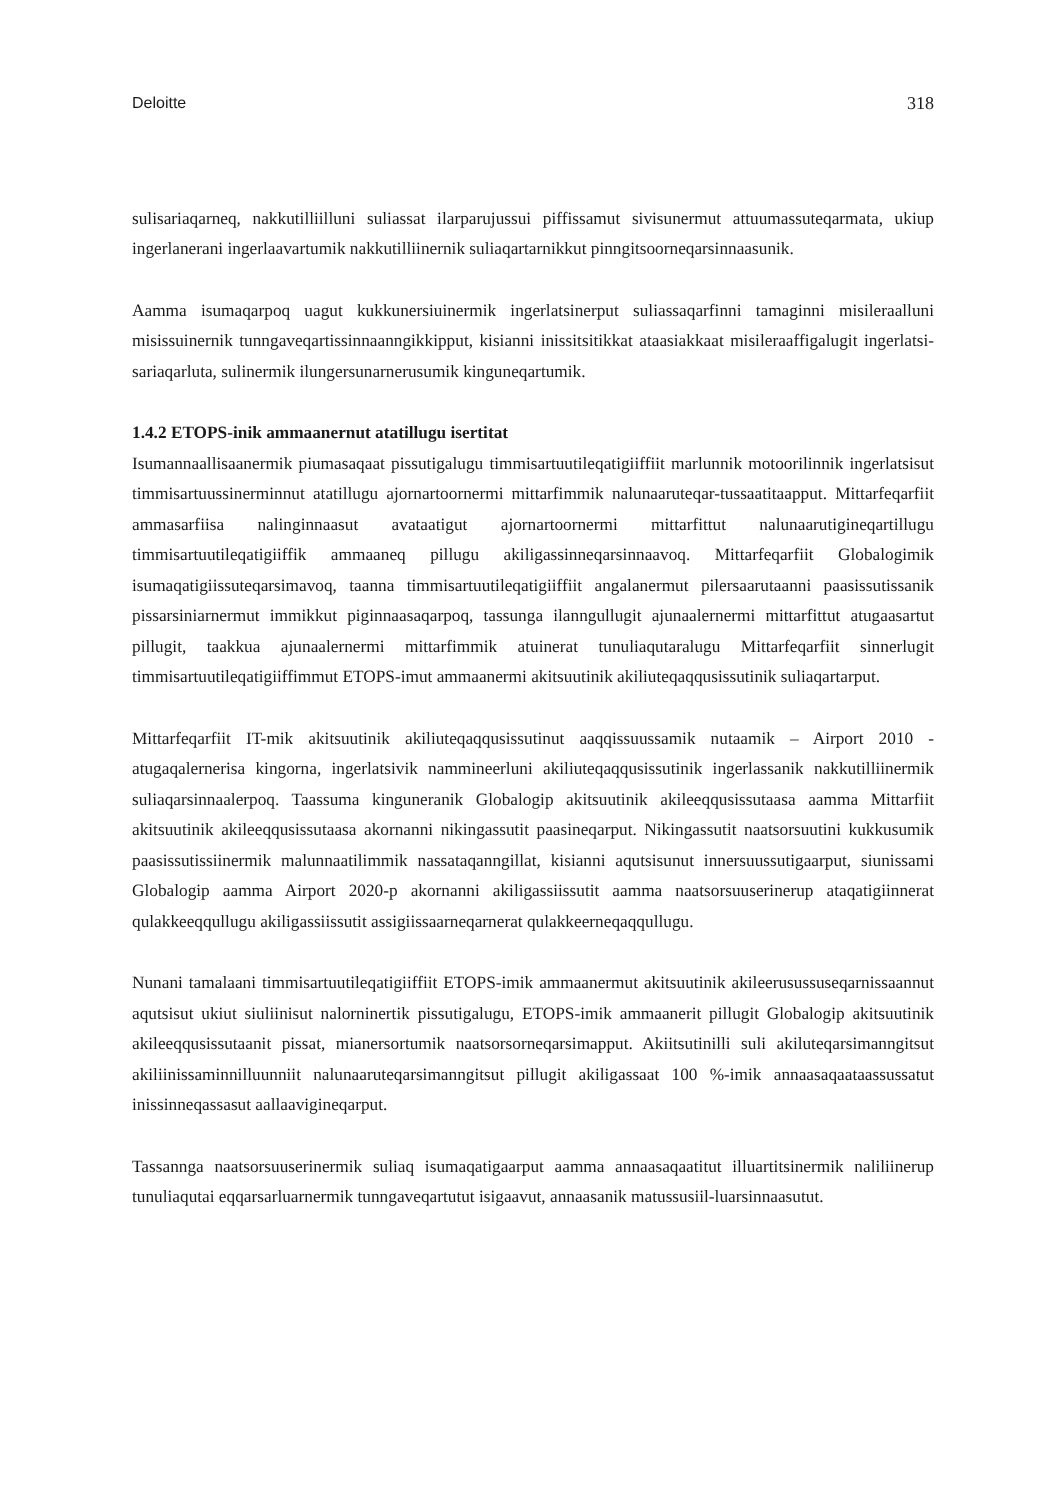Deloitte 318
sulisariaqarneq, nakkutilliilluni suliassat ilarparujussui piffissamut sivisunermut attuumassuteqarmata, ukiup ingerlanerani ingerlaavartumik nakkutilliinernik suliaqartarnikkut pinngitsoorneqarsinnaasunik.
Aamma isumaqarpoq uagut kukkunersiuinermik ingerlatsinerput suliassaqarfinni tamaginni misileraalluni misissuinernik tunngaveqartissinnaanngikkipput, kisianni inissitsitikkat ataasiakkaat misileraaffigalugit ingerlatsi-sariaqarluta, sulinermik ilungersunarnerusumik kinguneqartumik.
1.4.2 ETOPS-inik ammaanernut atatillugu isertitat
Isumannaallisaanermik piumasaqaat pissutigalugu timmisartuutileqatigiiffiit marlunnik motoorilinnik ingerlatsisut timmisartuussinerminnut atatillugu ajornartoornermi mittarfimmik nalunaaruteqar-tussaatitaapput. Mittarfeqarfiit ammasarfiisa nalinginnaasut avataatigut ajornartoornermi mittarfittut nalunaarutigineqartillugu timmisartuutileqatigiiffik ammaaneq pillugu akiligassinneqarsinnaavoq. Mittarfeqarfiit Globalogimik isumaqatigiissuteqarsimavoq, taanna timmisartuutileqatigiiffiit angalanermut pilersaarutaanni paasissutissanik pissarsiniarnermut immikkut piginnaasaqarpoq, tassunga ilanngullugit ajunaalernermi mittarfittut atugaasartut pillugit, taakkua ajunaalernermi mittarfimmik atuinerat tunuliaqutaralugu Mittarfeqarfiit sinnerlugit timmisartuutileqatigiiffimmut ETOPS-imut ammaanermi akitsuutinik akiliuteqaqqusissutinik suliaqartarput.
Mittarfeqarfiit IT-mik akitsuutinik akiliuteqaqqusissutinut aaqqissuussamik nutaamik – Airport 2010 - atugaqalernerisa kingorna, ingerlatsivik nammineerluni akiliuteqaqqusissutinik ingerlassanik nakkutilliinermik suliaqarsinnaalerpoq. Taassuma kinguneranik Globalogip akitsuutinik akileeqqusissutaasa aamma Mittarfiit akitsuutinik akileeqqusissutaasa akornanni nikingassutit paasineqarput. Nikingassutit naatsorsuutini kukkusumik paasissutissiinermik malunnaatilimmik nassataqanngillat, kisianni aqutsisunut innersuussutigaarput, siunissami Globalogip aamma Airport 2020-p akornanni akiligassiissutit aamma naatsorsuuserinerup ataqatigiinnerat qulakkeeqqullugu akiligassiissutit assigiissaarneqarnerat qulakkeerneqaqqullugu.
Nunani tamalaani timmisartuutileqatigiiffiit ETOPS-imik ammaanermut akitsuutinik akileerusussuseqarnissaannut aqutsisut ukiut siuliinisut nalorninertik pissutigalugu, ETOPS-imik ammaanerit pillugit Globalogip akitsuutinik akileeqqusissutaanit pissat, mianersortumik naatsorsorneqarsimapput. Akiitsutinilli suli akiluteqarsimanngitsut akiliinissaminnilluunniit nalunaaruteqarsimanngitsut pillugit akiligassaat 100 %-imik annaasaqaataassussatut inissinneqassasut aallaavigineqarput.
Tassannga naatsorsuuserinermik suliaq isumaqatigaarput aamma annaasaqaatitut illuartitsinermik naliliinerup tunuliaqutai eqqarsarluarnermik tunngaveqartutut isigaavut, annaasanik matussusiil-luarsinnaasutut.